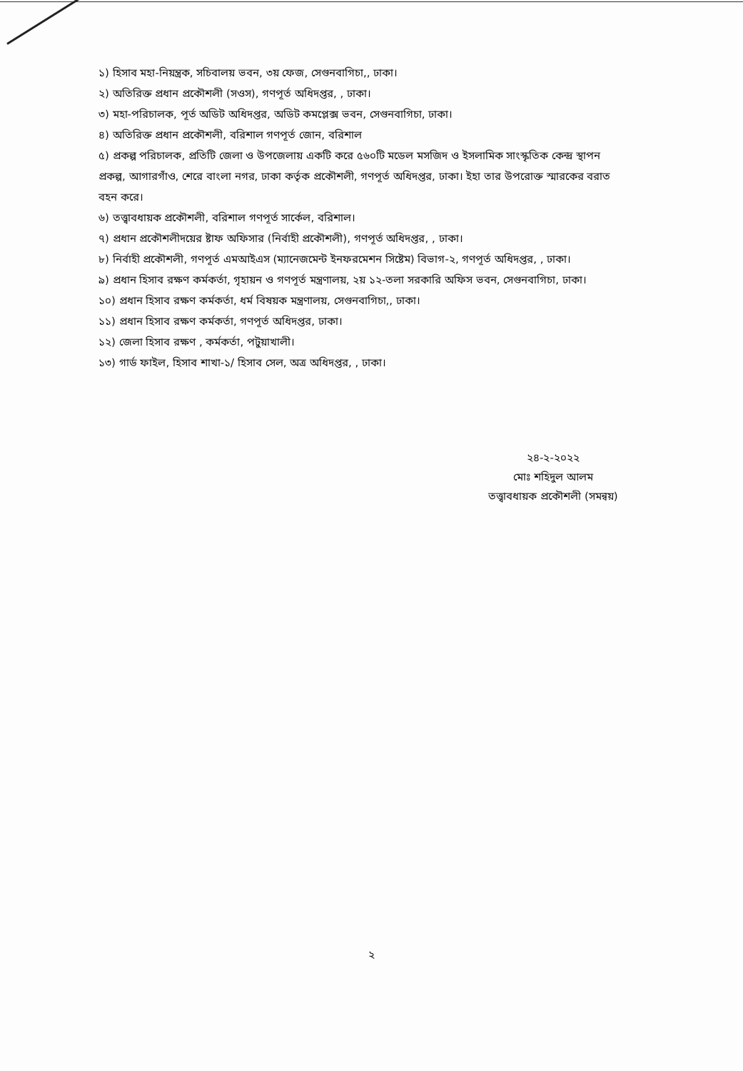১) হিসাব মহা-নিয়ন্ত্রক, সচিবালয় ভবন, ৩য় ফেজ, সেগুনবাগিচা,, ঢাকা।
২) অতিরিক্ত প্রধান প্রকৌশলী (সওস), গণপূর্ত অধিদপ্তর, , ঢাকা।
৩) মহা-পরিচালক, পূর্ত অডিট অধিদপ্তর, অডিট কমপ্লেক্স ভবন, সেগুনবাগিচা, ঢাকা।
৪) অতিরিক্ত প্রধান প্রকৌশলী, বরিশাল গণপূর্ত জোন, বরিশাল
৫) প্রকল্প পরিচালক, প্রতিটি জেলা ও উপজেলায় একটি করে ৫৬০টি মডেল মসজিদ ও ইসলামিক সাংস্কৃতিক কেন্দ্র স্থাপন প্রকল্প, আগারগাঁও, শেরে বাংলা নগর, ঢাকা কর্তৃক প্রকৌশলী, গণপূর্ত অধিদপ্তর, ঢাকা। ইহা তার উপরোক্ত স্মারকের বরাত বহন করে।
৬) তত্ত্বাবধায়ক প্রকৌশলী, বরিশাল গণপূর্ত সার্কেল, বরিশাল।
৭) প্রধান প্রকৌশলীদয়ের ষ্টাফ অফিসার (নির্বাহী প্রকৌশলী), গণপূর্ত অধিদপ্তর, , ঢাকা।
৮) নির্বাহী প্রকৌশলী, গণপূর্ত এমআইএস (ম্যানেজমেন্ট ইনফরমেশন সিষ্টেম) বিভাগ-২, গণপূর্ত অধিদপ্তর, , ঢাকা।
৯) প্রধান হিসাব রক্ষণ কর্মকর্তা, গৃহায়ন ও গণপূর্ত মন্ত্রণালয়, ২য় ১২-তলা সরকারি অফিস ভবন, সেগুনবাগিচা, ঢাকা।
১০) প্রধান হিসাব রক্ষণ কর্মকর্তা, ধর্ম বিষয়ক মন্ত্রণালয়, সেগুনবাগিচা,, ঢাকা।
১১) প্রধান হিসাব রক্ষণ কর্মকর্তা, গণপূর্ত অধিদপ্তর, ঢাকা।
১২) জেলা হিসাব রক্ষণ , কর্মকর্তা, পটুয়াখালী।
১৩) গার্ড ফাইল, হিসাব শাখা-১/ হিসাব সেল, অত্র অধিদপ্তর, , ঢাকা।
২৪-২-২০২২
মোঃ শহিদুল আলম
তত্ত্বাবধায়ক প্রকৌশলী (সমন্বয়)
২